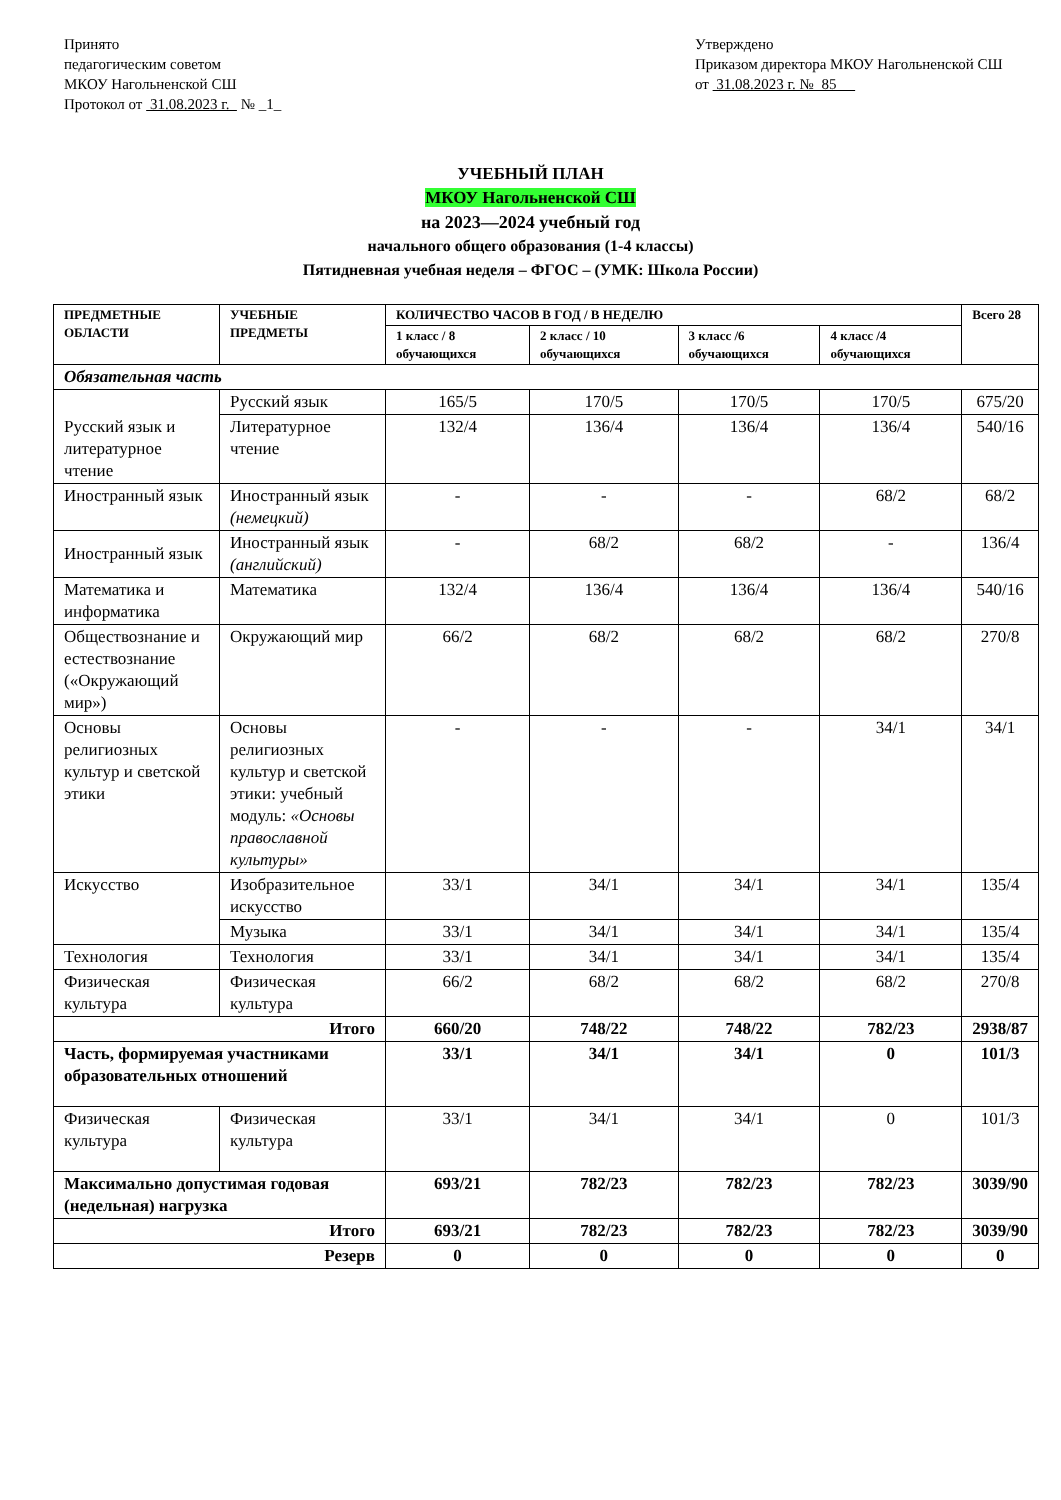Принято
педагогическим советом
МКОУ Нагольненской СШ
Протокол от 31.08.2023 г. № _1_
Утверждено
Приказом директора МКОУ Нагольненской СШ
от 31.08.2023 г. № 85
УЧЕБНЫЙ ПЛАН
МКОУ Нагольненской СШ
на 2023—2024 учебный год
начального общего образования (1-4 классы)
Пятидневная учебная неделя – ФГОС – (УМК: Школа России)
| ПРЕДМЕТНЫЕ ОБЛАСТИ | УЧЕБНЫЕ ПРЕДМЕТЫ | КОЛИЧЕСТВО ЧАСОВ В ГОД / В НЕДЕЛЮ | | | | Всего 28 |
| --- | --- | --- | --- | --- | --- | --- |
| | | 1 класс / 8 обучающихся | 2 класс / 10 обучающихся | 3 класс /6 обучающихся | 4 класс /4 обучающихся | |
| Обязательная часть | | | | | | |
| Русский язык и литературное чтение | Русский язык | 165/5 | 170/5 | 170/5 | 170/5 | 675/20 |
| | Литературное чтение | 132/4 | 136/4 | 136/4 | 136/4 | 540/16 |
| Иностранный язык | Иностранный язык (немецкий) | - | - | - | 68/2 | 68/2 |
| Иностранный язык | Иностранный язык (английский) | - | 68/2 | 68/2 | - | 136/4 |
| Математика и информатика | Математика | 132/4 | 136/4 | 136/4 | 136/4 | 540/16 |
| Обществознание и естествознание («Окружающий мир») | Окружающий мир | 66/2 | 68/2 | 68/2 | 68/2 | 270/8 |
| Основы религиозных культур и светской этики | Основы религиозных культур и светской этики: учебный модуль: «Основы православной культуры» | - | - | - | 34/1 | 34/1 |
| Искусство | Изобразительное искусство | 33/1 | 34/1 | 34/1 | 34/1 | 135/4 |
| | Музыка | 33/1 | 34/1 | 34/1 | 34/1 | 135/4 |
| Технология | Технология | 33/1 | 34/1 | 34/1 | 34/1 | 135/4 |
| Физическая культура | Физическая культура | 66/2 | 68/2 | 68/2 | 68/2 | 270/8 |
| Итого | | 660/20 | 748/22 | 748/22 | 782/23 | 2938/87 |
| Часть, формируемая участниками образовательных отношений | | 33/1 | 34/1 | 34/1 | 0 | 101/3 |
| Физическая культура | Физическая культура | 33/1 | 34/1 | 34/1 | 0 | 101/3 |
| Максимально допустимая годовая (недельная) нагрузка | | 693/21 | 782/23 | 782/23 | 782/23 | 3039/90 |
| Итого | | 693/21 | 782/23 | 782/23 | 782/23 | 3039/90 |
| Резерв | | 0 | 0 | 0 | 0 | 0 |